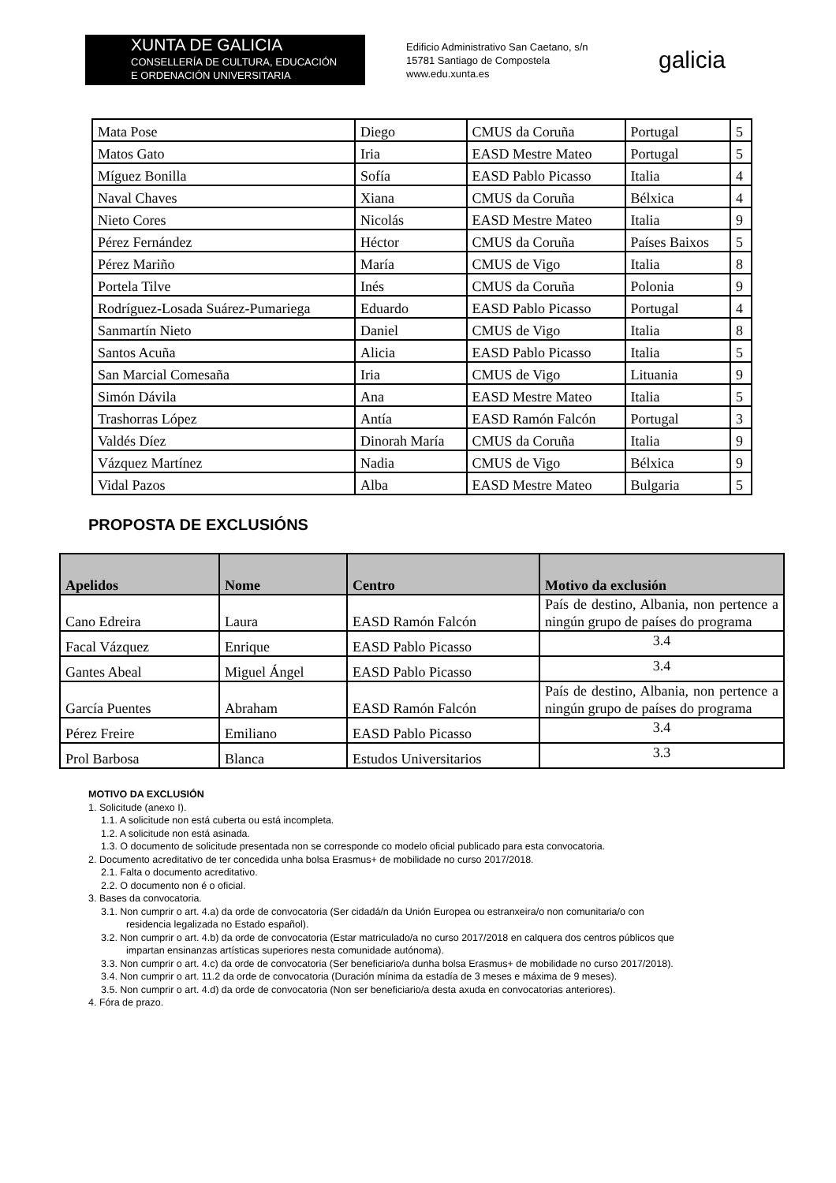XUNTA DE GALICIA
CONSELLERÍA DE CULTURA, EDUCACIÓN
E ORDENACIÓN UNIVERSITARIA
Edificio Administrativo San Caetano, s/n
15781 Santiago de Compostela
www.edu.xunta.es
galicia
| Mata Pose | Diego | CMUS da Coruña | Portugal | 5 |
| Matos Gato | Iria | EASD Mestre Mateo | Portugal | 5 |
| Míguez Bonilla | Sofía | EASD Pablo Picasso | Italia | 4 |
| Naval Chaves | Xiana | CMUS da Coruña | Bélxica | 4 |
| Nieto Cores | Nicolás | EASD Mestre Mateo | Italia | 9 |
| Pérez Fernández | Héctor | CMUS da Coruña | Países Baixos | 5 |
| Pérez Mariño | María | CMUS de Vigo | Italia | 8 |
| Portela Tilve | Inés | CMUS da Coruña | Polonia | 9 |
| Rodríguez-Losada Suárez-Pumariega | Eduardo | EASD Pablo Picasso | Portugal | 4 |
| Sanmartín Nieto | Daniel | CMUS de Vigo | Italia | 8 |
| Santos Acuña | Alicia | EASD Pablo Picasso | Italia | 5 |
| San Marcial Comesaña | Iria | CMUS de Vigo | Lituania | 9 |
| Simón Dávila | Ana | EASD Mestre Mateo | Italia | 5 |
| Trashorras López | Antía | EASD Ramón Falcón | Portugal | 3 |
| Valdés Díez | Dinorah María | CMUS da Coruña | Italia | 9 |
| Vázquez Martínez | Nadia | CMUS de Vigo | Bélxica | 9 |
| Vidal Pazos | Alba | EASD Mestre Mateo | Bulgaria | 5 |
PROPOSTA DE EXCLUSIÓNS
| Apelidos | Nome | Centro | Motivo da exclusión |
| --- | --- | --- | --- |
| Cano Edreira | Laura | EASD Ramón Falcón | País de destino, Albania, non pertence a ningún grupo de países do programa |
| Facal Vázquez | Enrique | EASD Pablo Picasso | 3.4 |
| Gantes Abeal | Miguel Ángel | EASD Pablo Picasso | 3.4 |
| García Puentes | Abraham | EASD Ramón Falcón | País de destino, Albania, non pertence a ningún grupo de países do programa |
| Pérez Freire | Emiliano | EASD Pablo Picasso | 3.4 |
| Prol Barbosa | Blanca | Estudos Universitarios | 3.3 |
MOTIVO DA EXCLUSIÓN
1. Solicitude (anexo I).
1.1. A solicitude non está cuberta ou está incompleta.
1.2. A solicitude non está asinada.
1.3. O documento de solicitude presentada non se corresponde co modelo oficial publicado para esta convocatoria.
2. Documento acreditativo de ter concedida unha bolsa Erasmus+ de mobilidade no curso 2017/2018.
2.1. Falta o documento acreditativo.
2.2. O documento non é o oficial.
3. Bases da convocatoria.
3.1. Non cumprir o art. 4.a) da orde de convocatoria (Ser cidadá/n da Unión Europea ou estranxeira/o non comunitaria/o con
residencia legalizada no Estado español).
3.2. Non cumprir o art. 4.b) da orde de convocatoria (Estar matriculado/a no curso 2017/2018 en calquera dos centros públicos que
impartan ensinanzas artísticas superiores nesta comunidade autónoma).
3.3. Non cumprir o art. 4.c) da orde de convocatoria (Ser beneficiario/a dunha bolsa Erasmus+ de mobilidade no curso 2017/2018).
3.4. Non cumprir o art. 11.2 da orde de convocatoria (Duración mínima da estadía de 3 meses e máxima de 9 meses).
3.5. Non cumprir o art. 4.d) da orde de convocatoria (Non ser beneficiario/a desta axuda en convocatorias anteriores).
4. Fóra de prazo.